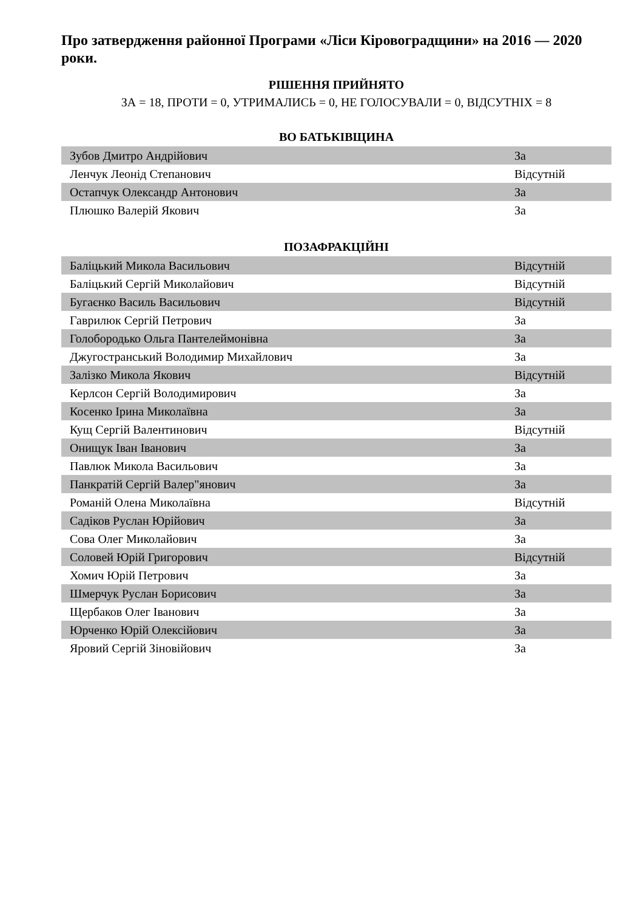Про затвердження районної Програми «Ліси Кіровоградщини» на 2016 — 2020 роки.
РІШЕННЯ ПРИЙНЯТО
ЗА = 18, ПРОТИ = 0, УТРИМАЛИСЬ = 0, НЕ ГОЛОСУВАЛИ = 0, ВІДСУТНІХ = 8
ВО БАТЬКІВЩИНА
| Зубов Дмитро Андрійович | За |
| Ленчук Леонід Степанович | Відсутній |
| Остапчук Олександр Антонович | За |
| Плюшко Валерій Якович | За |
ПОЗАФРАКЦІЙНІ
| Баліцький Микола Васильович | Відсутній |
| Баліцький Сергій Миколайович | Відсутній |
| Бугаєнко Василь Васильович | Відсутній |
| Гаврилюк Сергій Петрович | За |
| Голобородько Ольга Пантелеймонівна | За |
| Джугостранський Володимир Михайлович | За |
| Залізко Микола Якович | Відсутній |
| Керлсон Сергій Володимирович | За |
| Косенко Ірина Миколаївна | За |
| Кущ Сергій Валентинович | Відсутній |
| Онищук Іван Іванович | За |
| Павлюк Микола Васильович | За |
| Панкратій Сергій Валер"янович | За |
| Романій Олена Миколаївна | Відсутній |
| Садіков Руслан Юрійович | За |
| Сова Олег Миколайович | За |
| Соловей Юрій Григорович | Відсутній |
| Хомич Юрій Петрович | За |
| Шмерчук Руслан Борисович | За |
| Щербаков Олег Іванович | За |
| Юрченко Юрій Олексійович | За |
| Яровий Сергій Зіновійович | За |